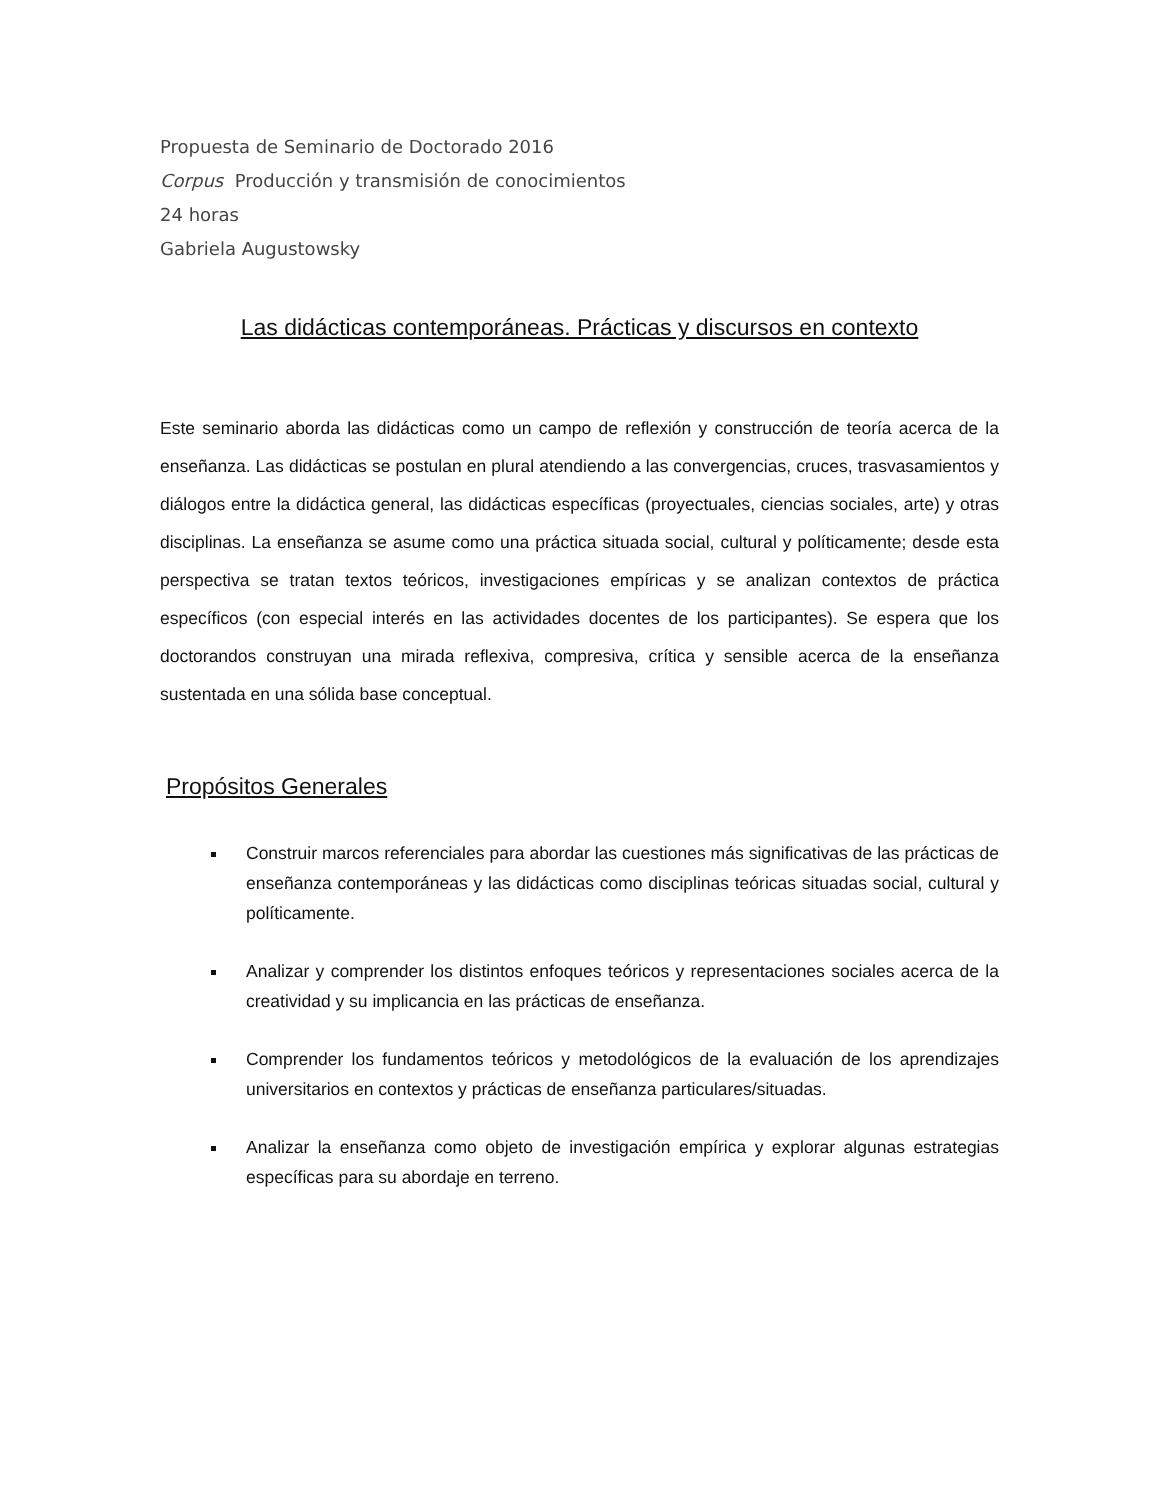Propuesta de Seminario de Doctorado 2016
Corpus Producción y transmisión de conocimientos
24 horas
Gabriela Augustowsky
Las didácticas contemporáneas. Prácticas y discursos en contexto
Este seminario aborda las didácticas como un campo de reflexión y construcción de teoría acerca de la enseñanza. Las didácticas se postulan en plural atendiendo a las convergencias, cruces, trasvasamientos y diálogos entre la didáctica general, las didácticas específicas (proyectuales, ciencias sociales, arte) y otras disciplinas. La enseñanza se asume como una práctica situada social, cultural y políticamente; desde esta perspectiva se tratan textos teóricos, investigaciones empíricas y se analizan contextos de práctica específicos (con especial interés en las actividades docentes de los participantes). Se espera que los doctorandos construyan una mirada reflexiva, compresiva, crítica y sensible acerca de la enseñanza sustentada en una sólida base conceptual.
Propósitos Generales
Construir marcos referenciales para abordar las cuestiones más significativas de las prácticas de enseñanza contemporáneas y las didácticas como disciplinas teóricas situadas social, cultural y políticamente.
Analizar y comprender los distintos enfoques teóricos y representaciones sociales acerca de la creatividad y su implicancia en las prácticas de enseñanza.
Comprender los fundamentos teóricos y metodológicos de la evaluación de los aprendizajes universitarios en contextos y prácticas de enseñanza particulares/situadas.
Analizar la enseñanza como objeto de investigación empírica y explorar algunas estrategias específicas para su abordaje en terreno.